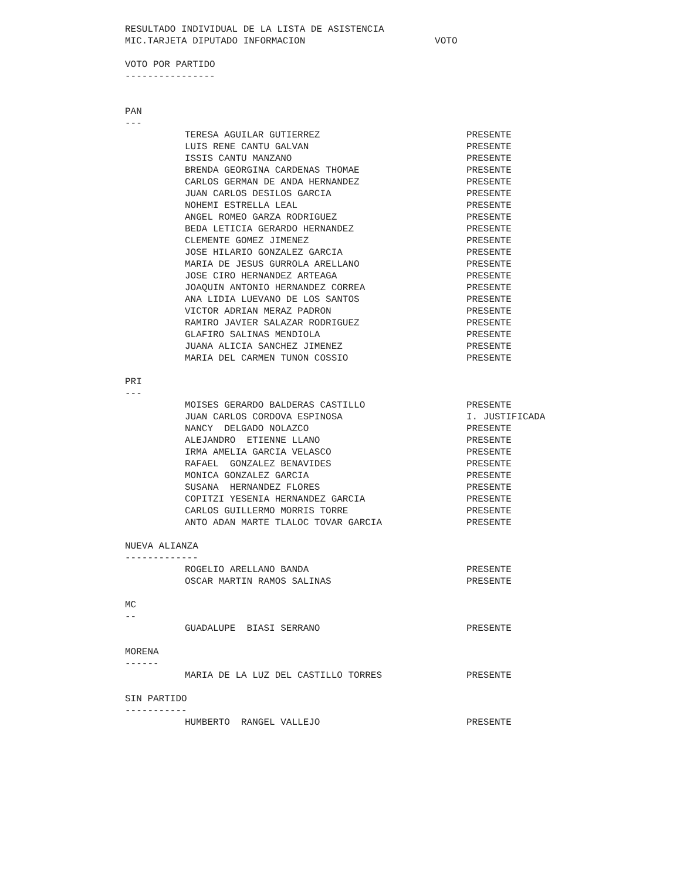RESULTADO INDIVIDUAL DE LA LISTA DE ASISTENCIA
MIC.TARJETA DIPUTADO INFORMACION VOTO
VOTO POR PARTIDO
----------------
PAN
---
| TERESA AGUILAR GUTIERREZ | PRESENTE |
| LUIS RENE CANTU GALVAN | PRESENTE |
| ISSIS CANTU MANZANO | PRESENTE |
| BRENDA GEORGINA CARDENAS THOMAE | PRESENTE |
| CARLOS GERMAN DE ANDA HERNANDEZ | PRESENTE |
| JUAN CARLOS DESILOS GARCIA | PRESENTE |
| NOHEMI ESTRELLA LEAL | PRESENTE |
| ANGEL ROMEO GARZA RODRIGUEZ | PRESENTE |
| BEDA LETICIA GERARDO HERNANDEZ | PRESENTE |
| CLEMENTE GOMEZ JIMENEZ | PRESENTE |
| JOSE HILARIO GONZALEZ GARCIA | PRESENTE |
| MARIA DE JESUS GURROLA ARELLANO | PRESENTE |
| JOSE CIRO HERNANDEZ ARTEAGA | PRESENTE |
| JOAQUIN ANTONIO HERNANDEZ CORREA | PRESENTE |
| ANA LIDIA LUEVANO DE LOS SANTOS | PRESENTE |
| VICTOR ADRIAN MERAZ PADRON | PRESENTE |
| RAMIRO JAVIER SALAZAR RODRIGUEZ | PRESENTE |
| GLAFIRO SALINAS MENDIOLA | PRESENTE |
| JUANA ALICIA SANCHEZ JIMENEZ | PRESENTE |
| MARIA DEL CARMEN TUNON COSSIO | PRESENTE |
PRI
---
| MOISES GERARDO BALDERAS CASTILLO | PRESENTE |
| JUAN CARLOS CORDOVA ESPINOSA | I. JUSTIFICADA |
| NANCY DELGADO NOLAZCO | PRESENTE |
| ALEJANDRO ETIENNE LLANO | PRESENTE |
| IRMA AMELIA GARCIA VELASCO | PRESENTE |
| RAFAEL GONZALEZ BENAVIDES | PRESENTE |
| MONICA GONZALEZ GARCIA | PRESENTE |
| SUSANA HERNANDEZ FLORES | PRESENTE |
| COPITZI YESENIA HERNANDEZ GARCIA | PRESENTE |
| CARLOS GUILLERMO MORRIS TORRE | PRESENTE |
| ANTO ADAN MARTE TLALOC TOVAR GARCIA | PRESENTE |
NUEVA ALIANZA
-------------
| ROGELIO ARELLANO BANDA | PRESENTE |
| OSCAR MARTIN RAMOS SALINAS | PRESENTE |
MC
--
| GUADALUPE BIASI SERRANO | PRESENTE |
MORENA
------
| MARIA DE LA LUZ DEL CASTILLO TORRES | PRESENTE |
SIN PARTIDO
-----------
| HUMBERTO RANGEL VALLEJO | PRESENTE |